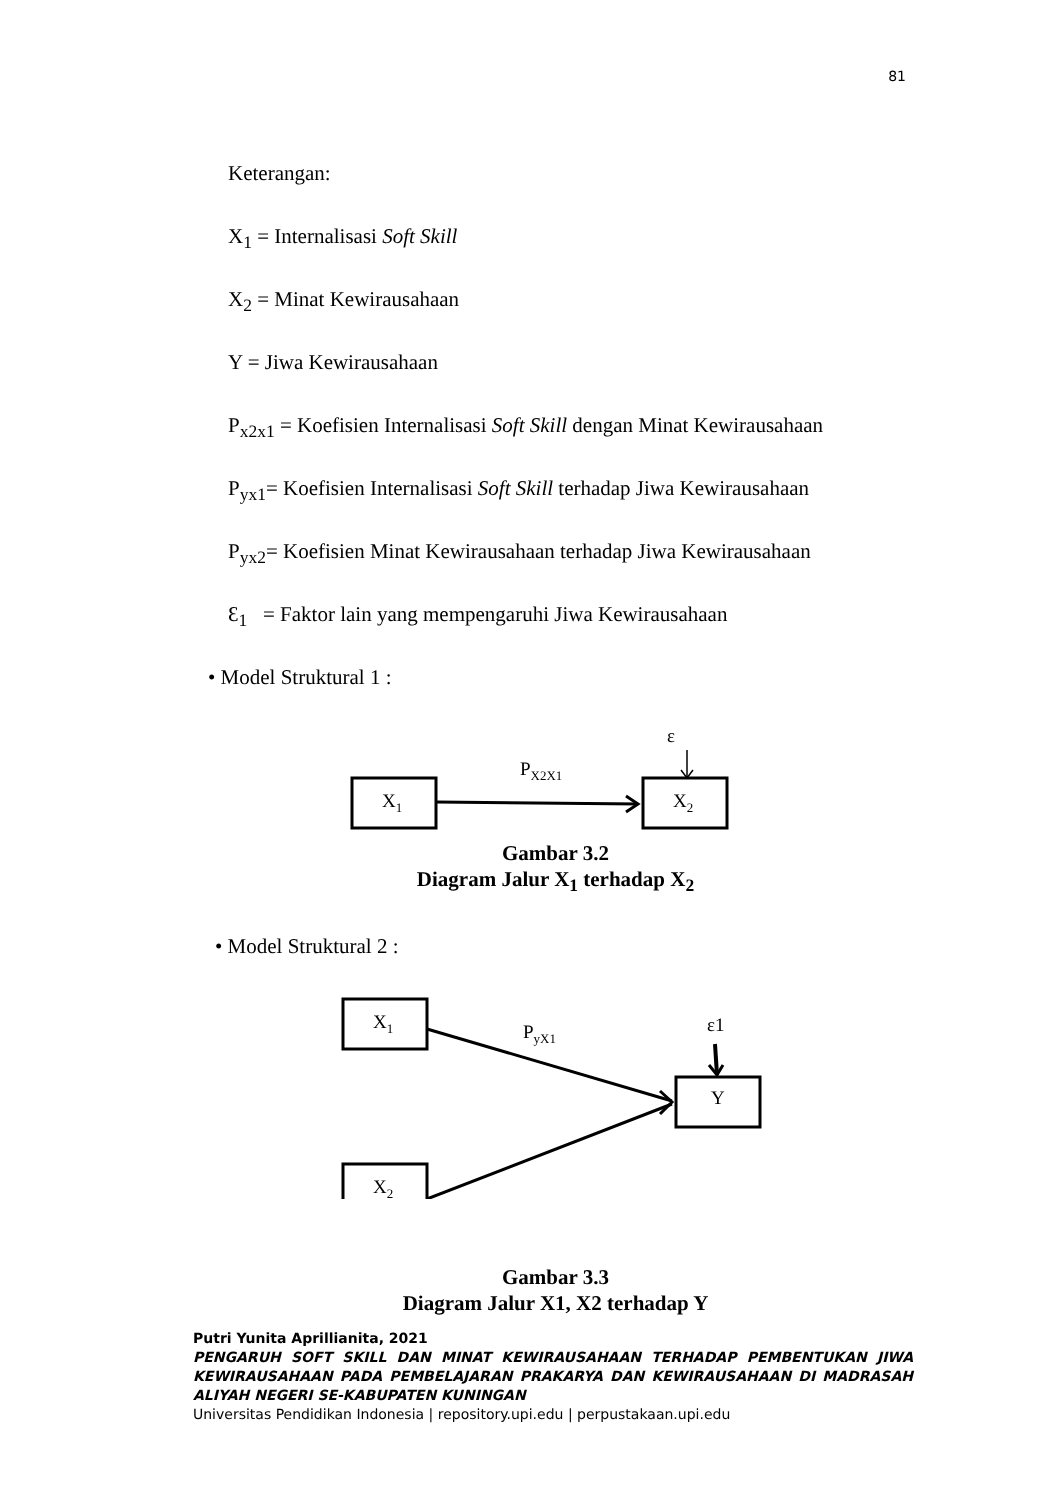81
Keterangan:
X<sub>1</sub> = Internalisasi Soft Skill
X<sub>2</sub> = Minat Kewirausahaan
Y = Jiwa Kewirausahaan
P<sub>x2x1</sub> = Koefisien Internalisasi Soft Skill dengan Minat Kewirausahaan
P<sub>yx1</sub>= Koefisien Internalisasi Soft Skill terhadap Jiwa Kewirausahaan
P<sub>yx2</sub>= Koefisien Minat Kewirausahaan terhadap Jiwa Kewirausahaan
Ɛ<sub>1</sub> = Faktor lain yang mempengaruhi Jiwa Kewirausahaan
• Model Struktural 1 :
ε
P<sub>X2X1</sub>
X<sub>1</sub> X<sub>2</sub>
Gambar 3.2
Diagram Jalur X<sub>1</sub> terhadap X<sub>2</sub>
• Model Struktural 2 :
P<sub>yX1</sub> ε1
X<sub>1</sub>
X<sub>2</sub>
Y
Gambar 3.3
Diagram Jalur X1, X2 terhadap Y
Putri Yunita Aprillianita, 2021
PENGARUH SOFT SKILL DAN MINAT KEWIRAUSAHAAN TERHADAP PEMBENTUKAN JIWA KEWIRAUSAHAAN PADA PEMBELAJARAN PRAKARYA DAN KEWIRAUSAHAAN DI MADRASAH ALIYAH NEGERI SE-KABUPATEN KUNINGAN
Universitas Pendidikan Indonesia | repository.upi.edu | perpustakaan.upi.edu